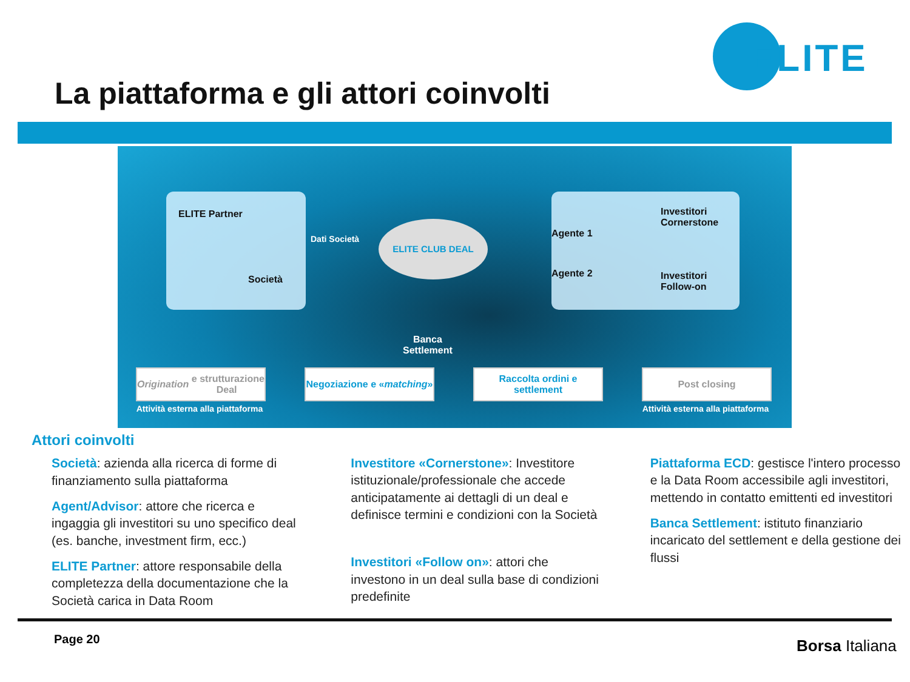ELITE
La piattaforma e gli attori coinvolti
ELITE Partner
Società
Dati Società
ELITE CLUB DEAL
Agente 1
Agente 2
Investitori
Cornerstone
Investitori
Follow-on
Banca
Settlement
Origination e strutturazione Deal
Negoziazione e « matching »
Raccolta ordini e settlement
Post closing
Attività esterna alla piattaforma
Attività esterna alla piattaforma
Attori coinvolti
Società: azienda alla ricerca di forme di finanziamento sulla piattaforma
Agent/Advisor: attore che ricerca e ingaggia gli investitori su uno specifico deal (es. banche, investment firm, ecc.)
ELITE Partner: attore responsabile della completezza della documentazione che la Società carica in Data Room
Investitore «Cornerstone»: Investitore istituzionale/professionale che accede anticipatamente ai dettagli di un deal e definisce termini e condizioni con la Società
Investitori «Follow on»: attori che investono in un deal sulla base di condizioni predefinite
Piattaforma ECD: gestisce l'intero processo e la Data Room accessibile agli investitori, mettendo in contatto emittenti ed investitori
Banca Settlement: istituto finanziario incaricato del settlement e della gestione dei flussi
Page 20 Borsa Italiana